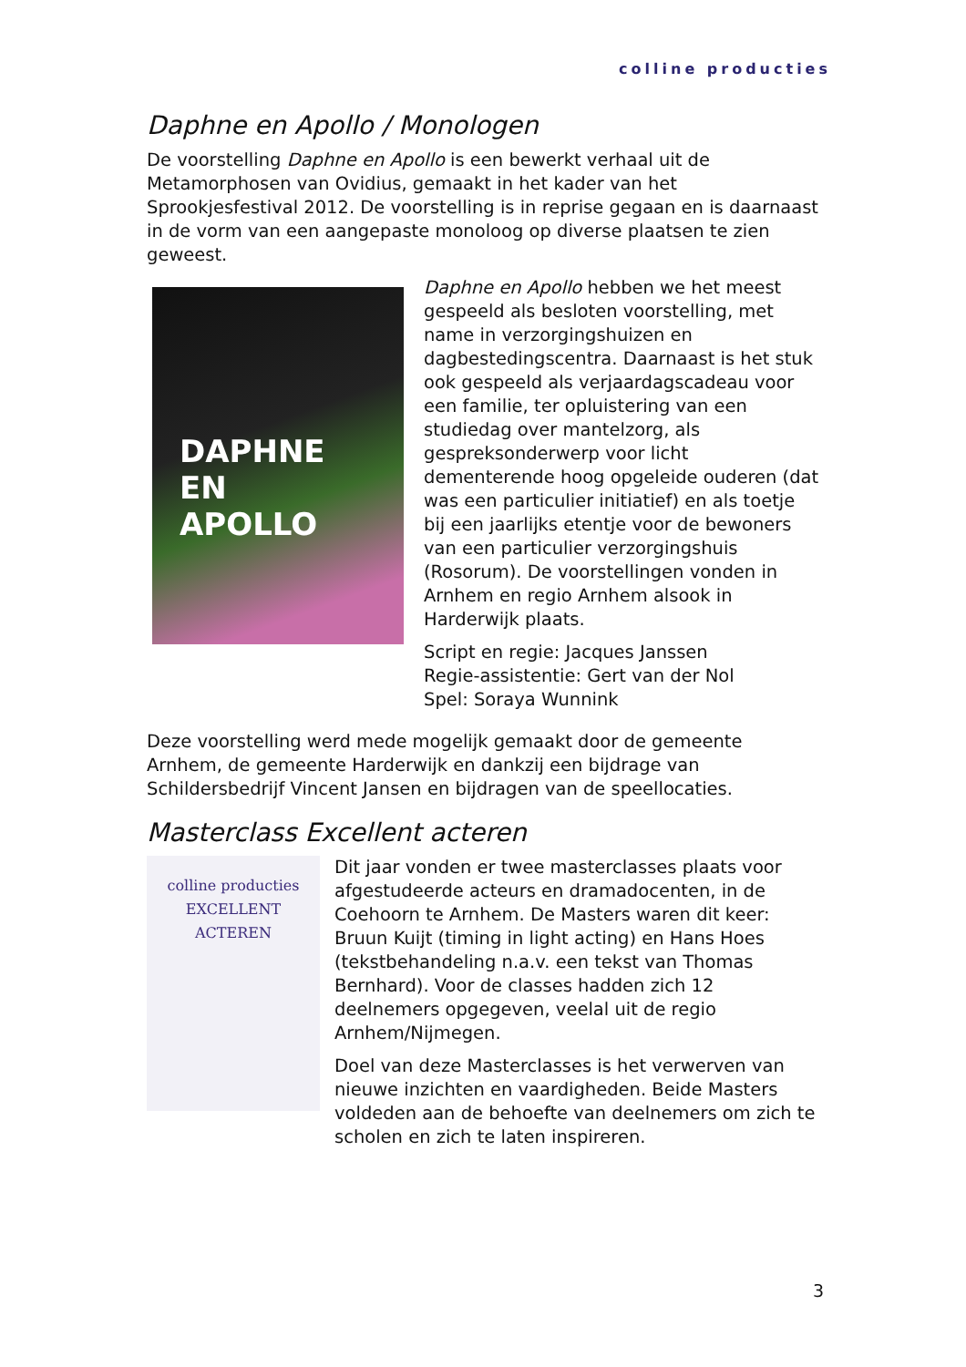colline producties
Daphne en Apollo / Monologen
De voorstelling Daphne en Apollo is een bewerkt verhaal uit de Metamorphosen van Ovidius, gemaakt in het kader van het Sprookjesfestival 2012. De voorstelling is in reprise gegaan en is daarnaast in de vorm van een aangepaste monoloog op diverse plaatsen te zien geweest.
DAPHNE
EN
APOLLO
Daphne en Apollo hebben we het meest gespeeld als besloten voorstelling, met name in verzorgingshuizen en dagbestedingscentra. Daarnaast is het stuk ook gespeeld als verjaardagscadeau voor een familie, ter opluistering van een studiedag over mantelzorg, als gespreksonderwerp voor licht dementerende hoog opgeleide ouderen (dat was een particulier initiatief) en als toetje bij een jaarlijks etentje voor de bewoners van een particulier verzorgingshuis (Rosorum). De voorstellingen vonden in Arnhem en regio Arnhem alsook in Harderwijk plaats.
Script en regie: Jacques Janssen
Regie-assistentie: Gert van der Nol
Spel: Soraya Wunnink
Deze voorstelling werd mede mogelijk gemaakt door de gemeente Arnhem, de gemeente Harderwijk en dankzij een bijdrage van Schildersbedrijf Vincent Jansen en bijdragen van de speellocaties.
Masterclass Excellent acteren
colline producties
EXCELLENT ACTEREN
Dit jaar vonden er twee masterclasses plaats voor afgestudeerde acteurs en dramadocenten, in de Coehoorn te Arnhem. De Masters waren dit keer: Bruun Kuijt (timing in light acting) en Hans Hoes (tekstbehandeling n.a.v. een tekst van Thomas Bernhard). Voor de classes hadden zich 12 deelnemers opgegeven, veelal uit de regio Arnhem/Nijmegen.
Doel van deze Masterclasses is het verwerven van nieuwe inzichten en vaardigheden. Beide Masters voldeden aan de behoefte van deelnemers om zich te scholen en zich te laten inspireren.
3